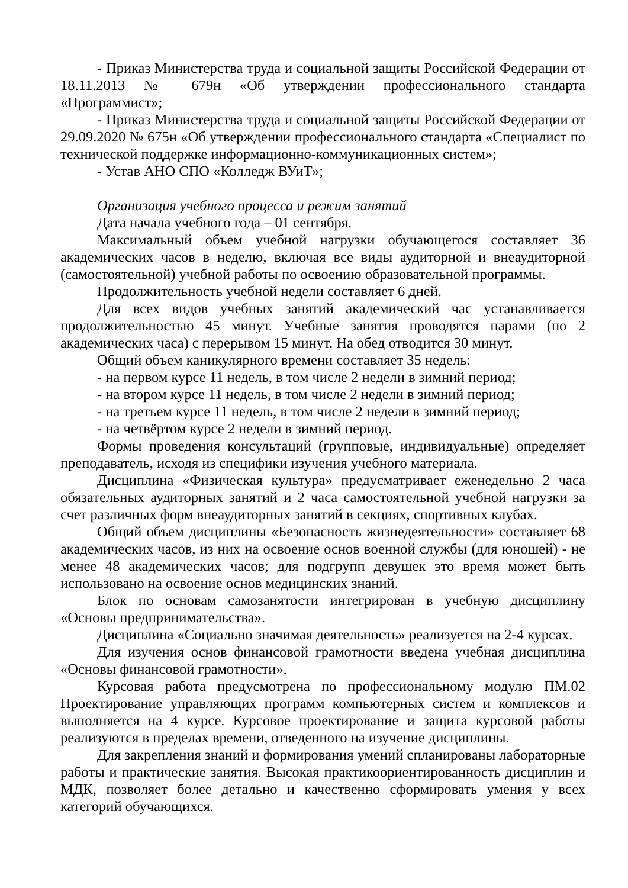- Приказ Министерства труда и социальной защиты Российской Федерации от 18.11.2013 № 679н «Об утверждении профессионального стандарта «Программист»;
- Приказ Министерства труда и социальной защиты Российской Федерации от 29.09.2020 № 675н «Об утверждении профессионального стандарта «Специалист по технической поддержке информационно-коммуникационных систем»;
- Устав АНО СПО «Колледж ВУиТ»;
Организация учебного процесса и режим занятий
Дата начала учебного года – 01 сентября.
Максимальный объем учебной нагрузки обучающегося составляет 36 академических часов в неделю, включая все виды аудиторной и внеаудиторной (самостоятельной) учебной работы по освоению образовательной программы.
Продолжительность учебной недели составляет 6 дней.
Для всех видов учебных занятий академический час устанавливается продолжительностью 45 минут. Учебные занятия проводятся парами (по 2 академических часа) с перерывом 15 минут. На обед отводится 30 минут.
Общий объем каникулярного времени составляет 35 недель:
- на первом курсе 11 недель, в том числе 2 недели в зимний период;
- на втором курсе 11 недель, в том числе 2 недели в зимний период;
- на третьем курсе 11 недель, в том числе 2 недели в зимний период;
- на четвёртом курсе 2 недели в зимний период.
Формы проведения консультаций (групповые, индивидуальные) определяет преподаватель, исходя из специфики изучения учебного материала.
Дисциплина «Физическая культура» предусматривает еженедельно 2 часа обязательных аудиторных занятий и 2 часа самостоятельной учебной нагрузки за счет различных форм внеаудиторных занятий в секциях, спортивных клубах.
Общий объем дисциплины «Безопасность жизнедеятельности» составляет 68 академических часов, из них на освоение основ военной службы (для юношей) - не менее 48 академических часов; для подгрупп девушек это время может быть использовано на освоение основ медицинских знаний.
Блок по основам самозанятости интегрирован в учебную дисциплину «Основы предпринимательства».
Дисциплина «Социально значимая деятельность» реализуется на 2-4 курсах.
Для изучения основ финансовой грамотности введена учебная дисциплина «Основы финансовой грамотности».
Курсовая работа предусмотрена по профессиональному модулю ПМ.02 Проектирование управляющих программ компьютерных систем и комплексов и выполняется на 4 курсе. Курсовое проектирование и защита курсовой работы реализуются в пределах времени, отведенного на изучение дисциплины.
Для закрепления знаний и формирования умений спланированы лабораторные работы и практические занятия. Высокая практикоориентированность дисциплин и МДК, позволяет более детально и качественно сформировать умения у всех категорий обучающихся.